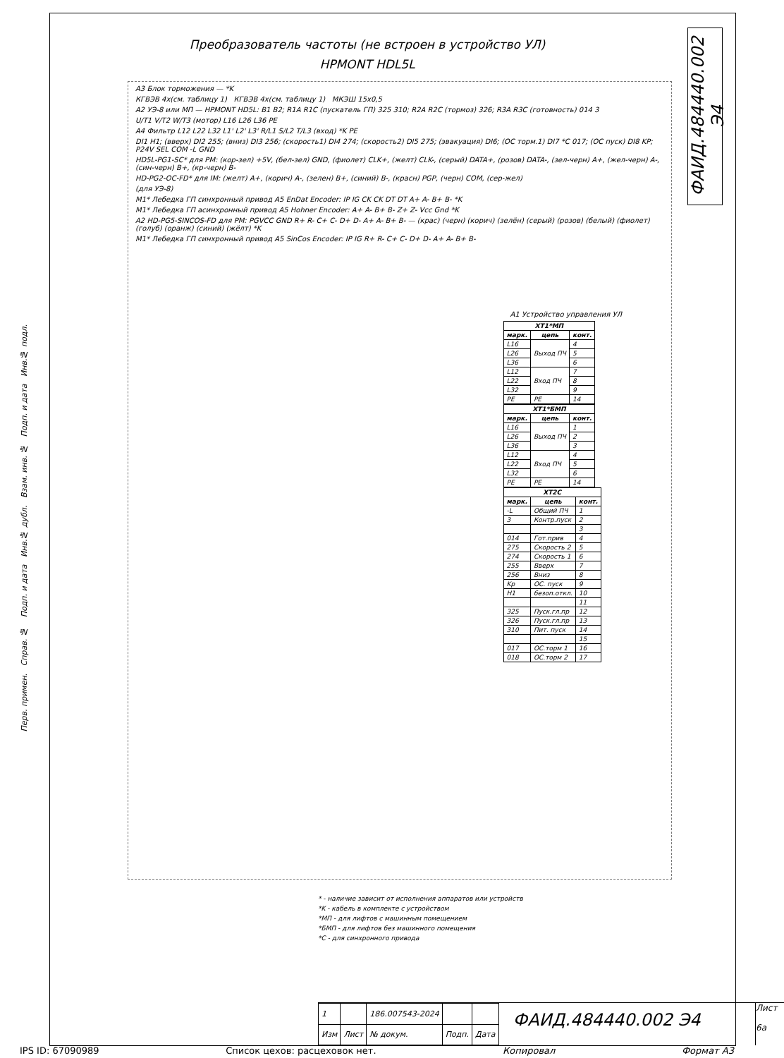Преобразователь частоты (не встроен в устройство УЛ)
HPMONT HDL5L
ФАИД.484440.002 Э4
A3 Блок торможения — *K
КГВЭВ 4x(см. таблицу 1) КГВЭВ 4x(см. таблицу 1) МКЭШ 15x0,5
A2 УЭ-8 или МП — HPMONT HD5L: B1 B2; R1A R1C (пускатель ГП) 325 310; R2A R2C (тормоз) 326; R3A R3C (готовность) 014 3
U/T1 V/T2 W/T3 (мотор) L16 L26 L36 PE
A4 Фильтр L12 L22 L32 L1' L2' L3' R/L1 S/L2 T/L3 (вход) *K PE
DI1 H1; (вверх) DI2 255; (вниз) DI3 256; (скорость1) DI4 274; (скорость2) DI5 275; (эвакуация) DI6; (ОС торм.1) DI7 *C 017; (ОС пуск) DI8 KP; P24V SEL COM -L GND
HD5L-PG1-SC* для PM: (кор-зел) +5V, (бел-зел) GND, (фиолет) CLK+, (желт) CLK-, (серый) DATA+, (розов) DATA-, (зел-черн) A+, (жел-черн) A-, (син-черн) B+, (кр-черн) B-
HD-PG2-OC-FD* для IM: (желт) A+, (корич) A-, (зелен) B+, (синий) B-, (красн) PGP, (черн) COM, (сер-жел)
(для УЭ-8)
M1* Лебедка ГП синхронный привод A5 EnDat Encoder: IP IG CK CK DT DT A+ A- B+ B- *K
M1* Лебедка ГП асинхронный привод A5 Hohner Encoder: A+ A- B+ B- Z+ Z- Vcc Gnd *K
A2 HD-PG5-SINCOS-FD для PM: PGVCC GND R+ R- C+ C- D+ D- A+ A- B+ B- — (крас) (черн) (корич) (зелён) (серый) (розов) (белый) (фиолет) (голуб) (оранж) (синий) (жёлт) *K
M1* Лебедка ГП синхронный привод A5 SinCos Encoder: IP IG R+ R- C+ C- D+ D- A+ A- B+ B-
A1 Устройство управления УЛ
| XT1*МП | | |
| --- | --- | --- |
| марк. | цепь | конт. |
| L16 | Выход ПЧ | 4 |
| L26 | | 5 |
| L36 | | 6 |
| L12 | Вход ПЧ | 7 |
| L22 | | 8 |
| L32 | | 9 |
| PE | PE | 14 |
| XT1*БМП | | |
| --- | --- | --- |
| марк. | цепь | конт. |
| L16 | Выход ПЧ | 1 |
| L26 | | 2 |
| L36 | | 3 |
| L12 | Вход ПЧ | 4 |
| L22 | | 5 |
| L32 | | 6 |
| PE | PE | 14 |
| XT2C | | |
| --- | --- | --- |
| марк. | цепь | конт. |
| -L | Общий ПЧ | 1 |
| 3 | Контр.пуск | 2 |
| | | 3 |
| 014 | Гот.прив | 4 |
| 275 | Скорость 2 | 5 |
| 274 | Скорость 1 | 6 |
| 255 | Вверх | 7 |
| 256 | Вниз | 8 |
| Kp | ОС. пуск | 9 |
| H1 | безоп.откл. | 10 |
| | | 11 |
| 325 | Пуск.гл.пр | 12 |
| 326 | Пуск.гл.пр | 13 |
| 310 | Пит. пуск | 14 |
| | | 15 |
| 017 | ОС.торм 1 | 16 |
| 018 | ОС.торм 2 | 17 |
* - наличие зависит от исполнения аппаратов или устройств
*K - кабель в комплекте с устройством
*МП - для лифтов с машинным помещением
*БМП - для лифтов без машинного помещения
*C - для синхронного привода
| 1 | | 186.007543-2024 | | |
| Изм | Лист | № докум. | Подп. | Дата |
ФАИД.484440.002 Э4
Лист
6a
Перв. примен. Справ. № Подп. и дата Инв.№ дубл. Взам. инв. № Подп. и дата Инв.№ подл.
IPS ID: 67090989 Список цехов: расцеховок нет. Копировал Формат A3